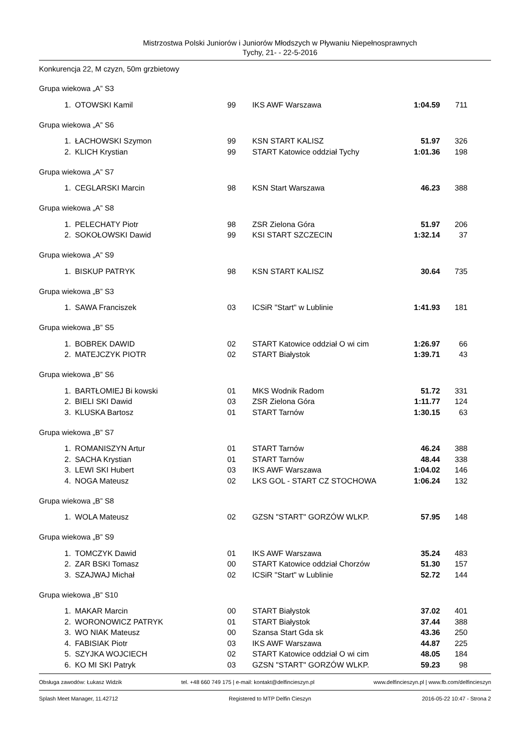Mistrzostwa Polski Juniorów i Juniorów Młodszych w Pływaniu Niepełnosprawnych
Tychy, 21- - 22-5-2016
Konkurencja 22, M czyzn, 50m grzbietowy
Grupa wiekowa „A” S3
| 1. | OTOWSKI Kamil | 99 | IKS AWF Warszawa | 1:04.59 | 711 |
Grupa wiekowa „A” S6
| 1. | ŁACHOWSKI Szymon | 99 | KSN START KALISZ | 51.97 | 326 |
| 2. | KLICH Krystian | 99 | START Katowice oddział Tychy | 1:01.36 | 198 |
Grupa wiekowa „A” S7
| 1. | CEGLARSKI Marcin | 98 | KSN Start Warszawa | 46.23 | 388 |
Grupa wiekowa „A” S8
| 1. | PELECHATY Piotr | 98 | ZSR Zielona Góra | 51.97 | 206 |
| 2. | SOKOŁOWSKI Dawid | 99 | KSI START SZCZECIN | 1:32.14 | 37 |
Grupa wiekowa „A” S9
| 1. | BISKUP PATRYK | 98 | KSN START KALISZ | 30.64 | 735 |
Grupa wiekowa „B” S3
| 1. | SAWA Franciszek | 03 | ICSiR "Start" w Lublinie | 1:41.93 | 181 |
Grupa wiekowa „B” S5
| 1. | BOBREK DAWID | 02 | START Katowice oddział O wi cim | 1:26.97 | 66 |
| 2. | MATEJCZYK PIOTR | 02 | START Białystok | 1:39.71 | 43 |
Grupa wiekowa „B” S6
| 1. | BARTŁOMIEJ Bi kowski | 01 | MKS Wodnik Radom | 51.72 | 331 |
| 2. | BIELI SKI Dawid | 03 | ZSR Zielona Góra | 1:11.77 | 124 |
| 3. | KLUSKA Bartosz | 01 | START Tarnów | 1:30.15 | 63 |
Grupa wiekowa „B” S7
| 1. | ROMANISZYN Artur | 01 | START Tarnów | 46.24 | 388 |
| 2. | SACHA Krystian | 01 | START Tarnów | 48.44 | 338 |
| 3. | LEWI SKI Hubert | 03 | IKS AWF Warszawa | 1:04.02 | 146 |
| 4. | NOGA Mateusz | 02 | LKS GOL - START CZ STOCHOWA | 1:06.24 | 132 |
Grupa wiekowa „B” S8
| 1. | WOLA Mateusz | 02 | GZSN "START" GORZÓW WLKP. | 57.95 | 148 |
Grupa wiekowa „B” S9
| 1. | TOMCZYK Dawid | 01 | IKS AWF Warszawa | 35.24 | 483 |
| 2. | ZAR BSKI Tomasz | 00 | START Katowice oddział Chorzów | 51.30 | 157 |
| 3. | SZAJWAJ Michał | 02 | ICSiR "Start" w Lublinie | 52.72 | 144 |
Grupa wiekowa „B” S10
| 1. | MAKAR Marcin | 00 | START Białystok | 37.02 | 401 |
| 2. | WORONOWICZ PATRYK | 01 | START Białystok | 37.44 | 388 |
| 3. | WO NIAK Mateusz | 00 | Szansa Start Gda sk | 43.36 | 250 |
| 4. | FABISIAK Piotr | 03 | IKS AWF Warszawa | 44.87 | 225 |
| 5. | SZYJKA WOJCIECH | 02 | START Katowice oddział O wi cim | 48.05 | 184 |
| 6. | KO MI SKI Patryk | 03 | GZSN "START" GORZÓW WLKP. | 59.23 | 98 |
Obsługa zawodów: Łukasz Widzik tel. +48 660 749 175 | e-mail: kontakt@delfincieszyn.pl www.delfincieszyn.pl | www.fb.com/delfincieszyn
Splash Meet Manager, 11.42712 Registered to MTP Delfin Cieszyn 2016-05-22 10:47 - Strona 2